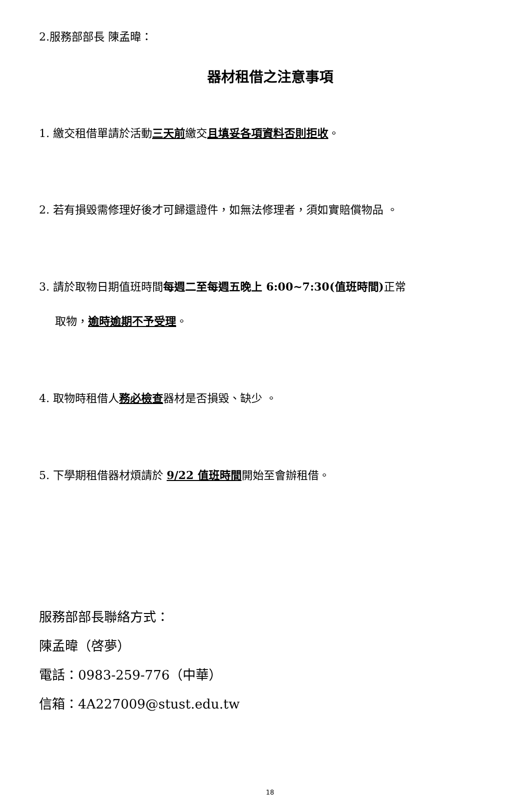2.服務部部長 陳孟暐：
器材租借之注意事項
1. 繳交租借單請於活動三天前繳交且填妥各項資料否則拒收。
2. 若有損毀需修理好後才可歸還證件，如無法修理者，須如實賠償物品 。
3. 請於取物日期值班時間每週二至每週五晚上 6:00~7:30(值班時間) 正常
取物，逾時逾期不予受理。
4. 取物時租借人務必檢查器材是否損毀、缺少 。
5. 下學期租借器材煩請於 9/22 值班時間開始至會辦租借。
服務部部長聯絡方式：
陳孟暐（啓夢）
電話：0983-259-776（中華）
信箱：4A227009@stust.edu.tw
18